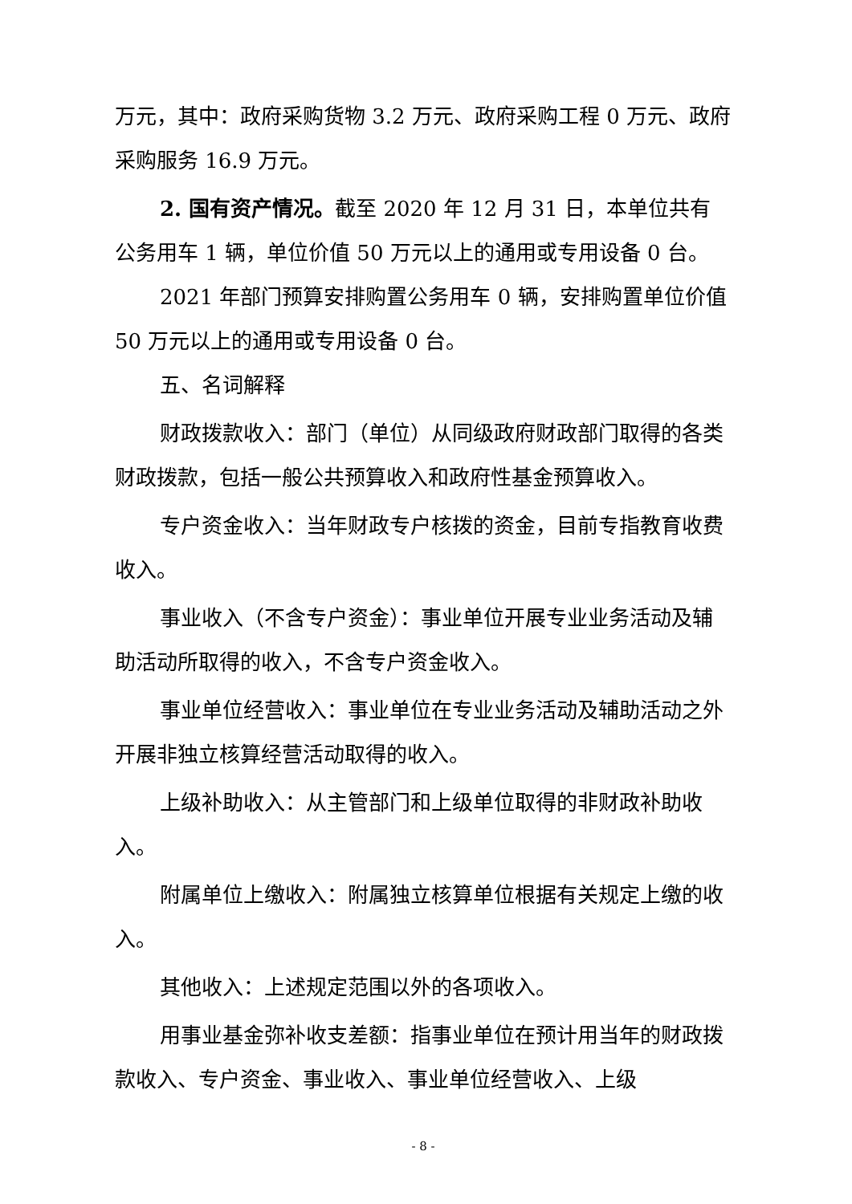万元，其中：政府采购货物 3.2 万元、政府采购工程 0 万元、政府采购服务 16.9 万元。
2. 国有资产情况。截至 2020 年 12 月 31 日，本单位共有公务用车 1 辆，单位价值 50 万元以上的通用或专用设备 0 台。
2021 年部门预算安排购置公务用车 0 辆，安排购置单位价值 50 万元以上的通用或专用设备 0 台。
五、名词解释
财政拨款收入：部门（单位）从同级政府财政部门取得的各类财政拨款，包括一般公共预算收入和政府性基金预算收入。
专户资金收入：当年财政专户核拨的资金，目前专指教育收费收入。
事业收入（不含专户资金）：事业单位开展专业业务活动及辅助活动所取得的收入，不含专户资金收入。
事业单位经营收入：事业单位在专业业务活动及辅助活动之外开展非独立核算经营活动取得的收入。
上级补助收入：从主管部门和上级单位取得的非财政补助收入。
附属单位上缴收入：附属独立核算单位根据有关规定上缴的收入。
其他收入：上述规定范围以外的各项收入。
用事业基金弥补收支差额：指事业单位在预计用当年的财政拨款收入、专户资金、事业收入、事业单位经营收入、上级
- 8 -